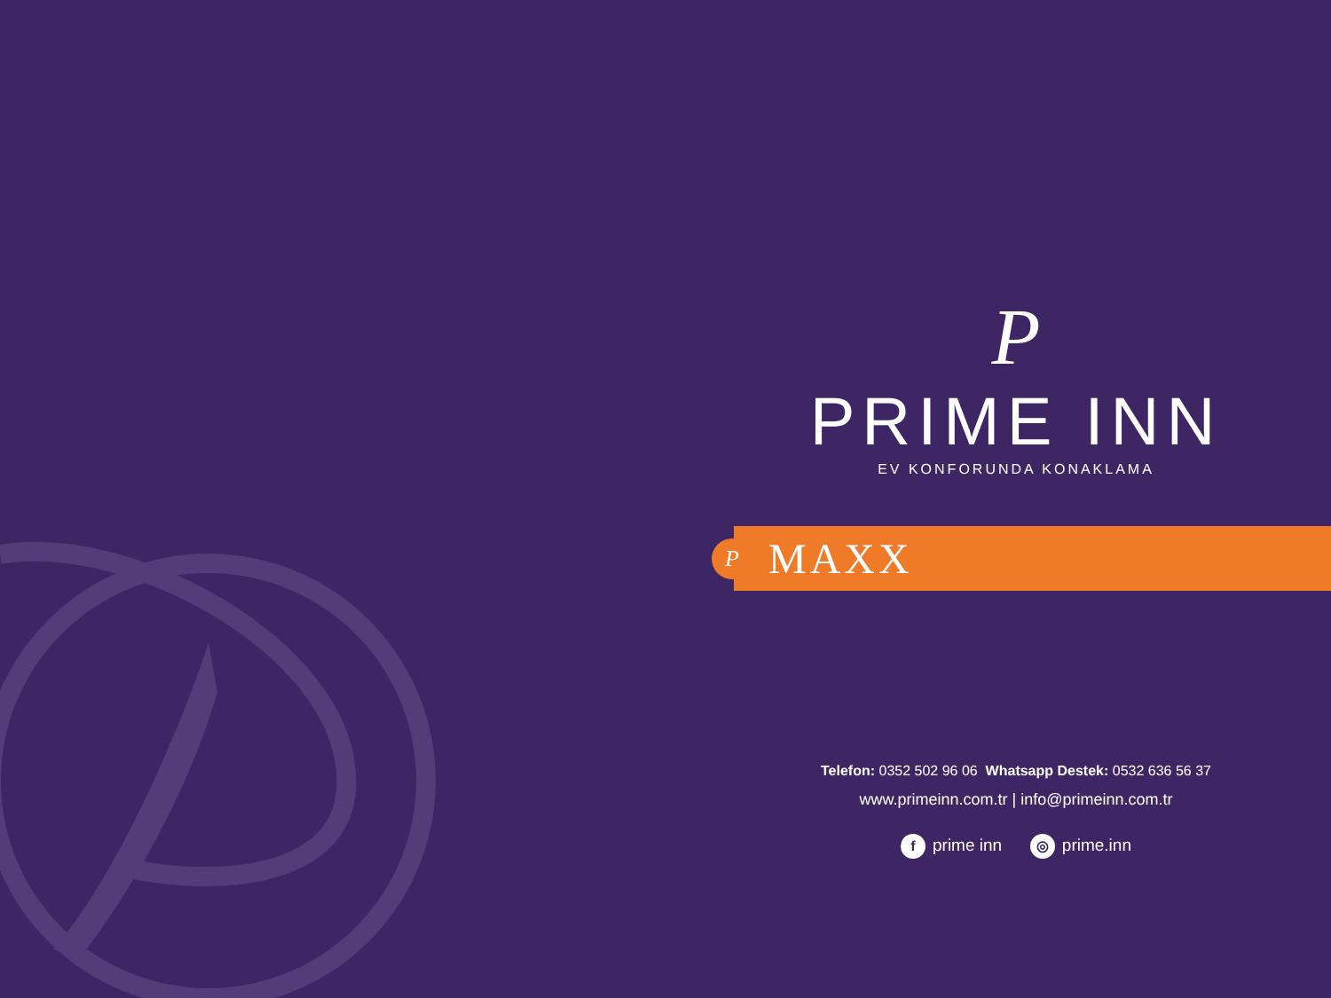P
PRIME INN
EV KONFORUNDA KONAKLAMA
P
MAXX
Telefon: 0352 502 96 06 Whatsapp Destek: 0532 636 56 37
www.primeinn.com.tr | info@primeinn.com.tr
fprime inn ◎ prime.inn